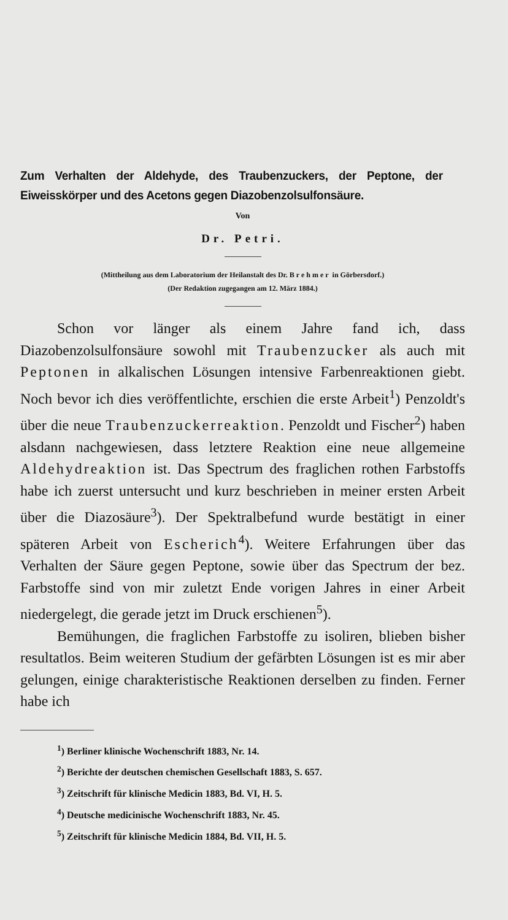Zum Verhalten der Aldehyde, des Traubenzuckers, der Peptone, der Eiweisskörper und des Acetons gegen Diazobenzolsulfonsäure.
Von
Dr. Petri.
(Mittheilung aus dem Laboratorium der Heilanstalt des Dr. Brehmer in Görbersdorf.)
(Der Redaktion zugegangen am 12. März 1884.)
Schon vor länger als einem Jahre fand ich, dass Diazobenzolsulfonsäure sowohl mit Traubenzucker als auch mit Peptonen in alkalischen Lösungen intensive Farbenreaktionen giebt. Noch bevor ich dies veröffentlichte, erschien die erste Arbeit<sup>1</sup>) Penzoldt's über die neue Traubenzuckerreaktion. Penzoldt und Fischer<sup>2</sup>) haben alsdann nachgewiesen, dass letztere Reaktion eine neue allgemeine Aldehydreaktion ist. Das Spectrum des fraglichen rothen Farbstoffs habe ich zuerst untersucht und kurz beschrieben in meiner ersten Arbeit über die Diazosäure<sup>3</sup>). Der Spektralbefund wurde bestätigt in einer späteren Arbeit von Escherich<sup>4</sup>). Weitere Erfahrungen über das Verhalten der Säure gegen Peptone, sowie über das Spectrum der bez. Farbstoffe sind von mir zuletzt Ende vorigen Jahres in einer Arbeit niedergelegt, die gerade jetzt im Druck erschienen<sup>5</sup>).
Bemühungen, die fraglichen Farbstoffe zu isoliren, blieben bisher resultatlos. Beim weiteren Studium der gefärbten Lösungen ist es mir aber gelungen, einige charakteristische Reaktionen derselben zu finden. Ferner habe ich
<sup>1</sup>) Berliner klinische Wochenschrift 1883, Nr. 14.
<sup>2</sup>) Berichte der deutschen chemischen Gesellschaft 1883, S. 657.
<sup>3</sup>) Zeitschrift für klinische Medicin 1883, Bd. VI, H. 5.
<sup>4</sup>) Deutsche medicinische Wochenschrift 1883, Nr. 45.
<sup>5</sup>) Zeitschrift für klinische Medicin 1884, Bd. VII, H. 5.